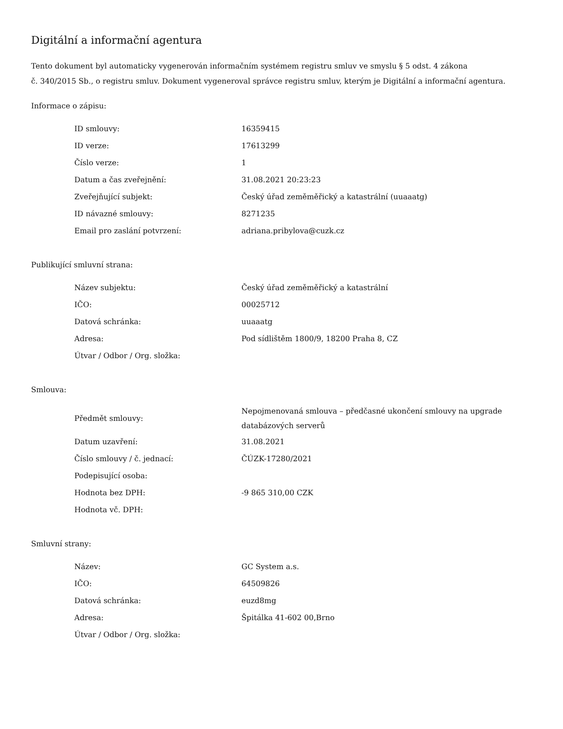Digitální a informační agentura
Tento dokument byl automaticky vygenerován informačním systémem registru smluv ve smyslu § 5 odst. 4 zákona
č. 340/2015 Sb., o registru smluv. Dokument vygeneroval správce registru smluv, kterým je Digitální a informační agentura.
Informace o zápisu:
| ID smlouvy: | 16359415 |
| ID verze: | 17613299 |
| Číslo verze: | 1 |
| Datum a čas zveřejnění: | 31.08.2021 20:23:23 |
| Zveřejňující subjekt: | Český úřad zeměměřický a katastrální (uuaaatg) |
| ID návazné smlouvy: | 8271235 |
| Email pro zaslání potvrzení: | adriana.pribylova@cuzk.cz |
Publikující smluvní strana:
| Název subjektu: | Český úřad zeměměřický a katastrální |
| IČO: | 00025712 |
| Datová schránka: | uuaaatg |
| Adresa: | Pod sídlištěm 1800/9, 18200 Praha 8, CZ |
| Útvar / Odbor / Org. složka: | |
Smlouva:
| Předmět smlouvy: | Nepojmenovaná smlouva – předčasné ukončení smlouvy na upgrade databázových serverů |
| Datum uzavření: | 31.08.2021 |
| Číslo smlouvy / č. jednací: | ČÚZK-17280/2021 |
| Podepisující osoba: | |
| Hodnota bez DPH: | -9 865 310,00 CZK |
| Hodnota vč. DPH: | |
Smluvní strany:
| Název: | GC System a.s. |
| IČO: | 64509826 |
| Datová schránka: | euzd8mg |
| Adresa: | Špitálka 41-602 00,Brno |
| Útvar / Odbor / Org. složka: | |